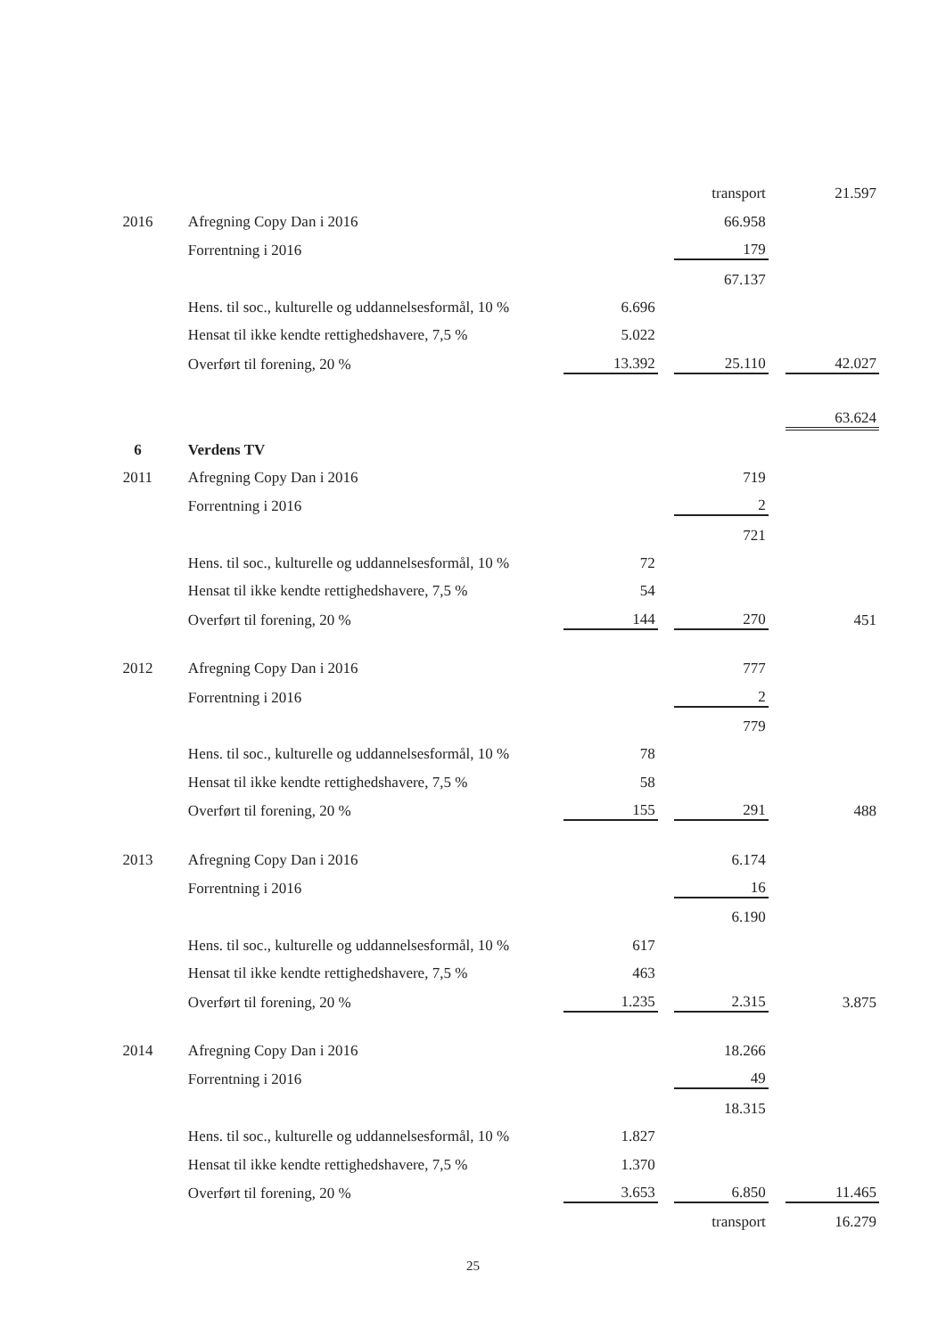| | | | | transport | | 21.597 |
| 2016 | Afregning Copy Dan i 2016 | | | 66.958 | | |
| | Forrentning i 2016 | | | 179 | | |
| | | | | 67.137 | | |
| | Hens. til soc., kulturelle og uddannelsesformål, 10 % | 6.696 | | | | |
| | Hensat til ikke kendte rettighedshavere, 7,5 % | 5.022 | | | | |
| | Overført til forening, 20 % | 13.392 | | 25.110 | | 42.027 |
| | | | | | | 63.624 |
| 6 | Verdens TV | | | | | |
| 2011 | Afregning Copy Dan i 2016 | | | 719 | | |
| | Forrentning i 2016 | | | 2 | | |
| | | | | 721 | | |
| | Hens. til soc., kulturelle og uddannelsesformål, 10 % | 72 | | | | |
| | Hensat til ikke kendte rettighedshavere, 7,5 % | 54 | | | | |
| | Overført til forening, 20 % | 144 | | 270 | | 451 |
| 2012 | Afregning Copy Dan i 2016 | | | 777 | | |
| | Forrentning i 2016 | | | 2 | | |
| | | | | 779 | | |
| | Hens. til soc., kulturelle og uddannelsesformål, 10 % | 78 | | | | |
| | Hensat til ikke kendte rettighedshavere, 7,5 % | 58 | | | | |
| | Overført til forening, 20 % | 155 | | 291 | | 488 |
| 2013 | Afregning Copy Dan i 2016 | | | 6.174 | | |
| | Forrentning i 2016 | | | 16 | | |
| | | | | 6.190 | | |
| | Hens. til soc., kulturelle og uddannelsesformål, 10 % | 617 | | | | |
| | Hensat til ikke kendte rettighedshavere, 7,5 % | 463 | | | | |
| | Overført til forening, 20 % | 1.235 | | 2.315 | | 3.875 |
| 2014 | Afregning Copy Dan i 2016 | | | 18.266 | | |
| | Forrentning i 2016 | | | 49 | | |
| | | | | 18.315 | | |
| | Hens. til soc., kulturelle og uddannelsesformål, 10 % | 1.827 | | | | |
| | Hensat til ikke kendte rettighedshavere, 7,5 % | 1.370 | | | | |
| | Overført til forening, 20 % | 3.653 | | 6.850 | | 11.465 |
| | | | | transport | | 16.279 |
25